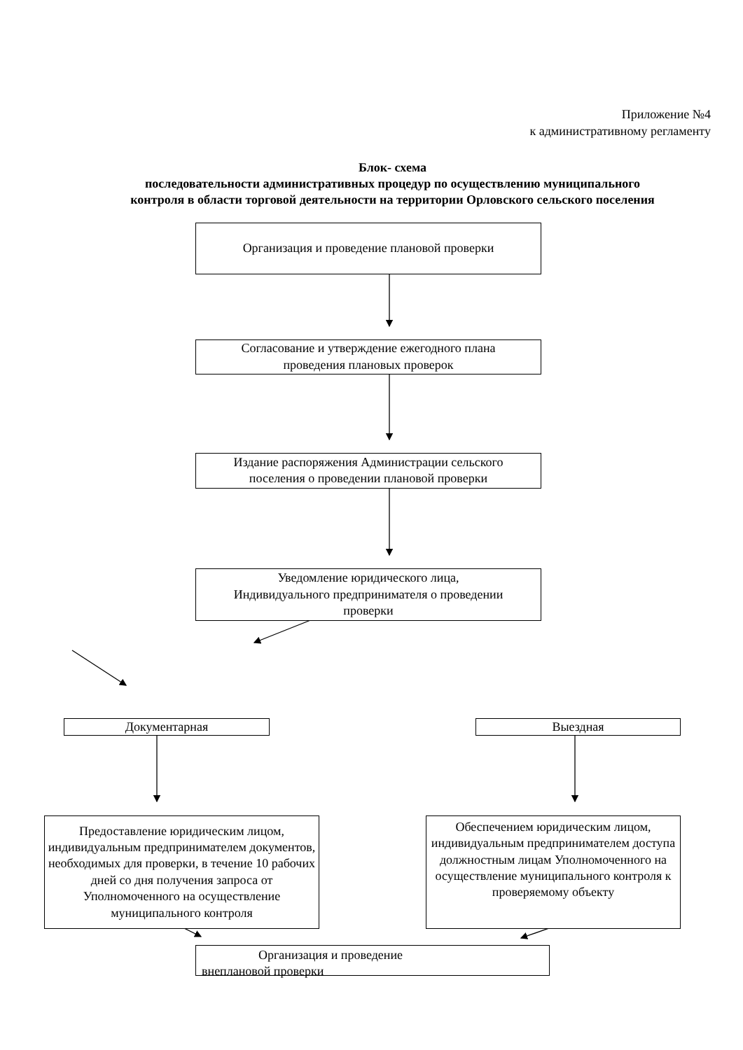Приложение №4
к административному регламенту
Блок- схема
последовательности административных процедур по осуществлению муниципального
контроля в области торговой деятельности на территории Орловского сельского поселения
Организация и проведение плановой проверки
Согласование и утверждение ежегодного плана
проведения плановых проверок
Издание распоряжения Администрации сельского
поселения о проведении плановой проверки
Уведомление юридического лица,
Индивидуального предпринимателя о проведении
проверки
Документарная Выездная
Предоставление юридическим лицом, индивидуальным предпринимателем документов, необходимых для проверки, в течение 10 рабочих дней со дня получения запроса от Уполномоченного на осуществление муниципального контроля
Обеспечением юридическим лицом, индивидуальным предпринимателем доступа должностным лицам Уполномоченного на осуществление муниципального контроля к проверяемому объекту
Организация и проведение
внеплановой проверки